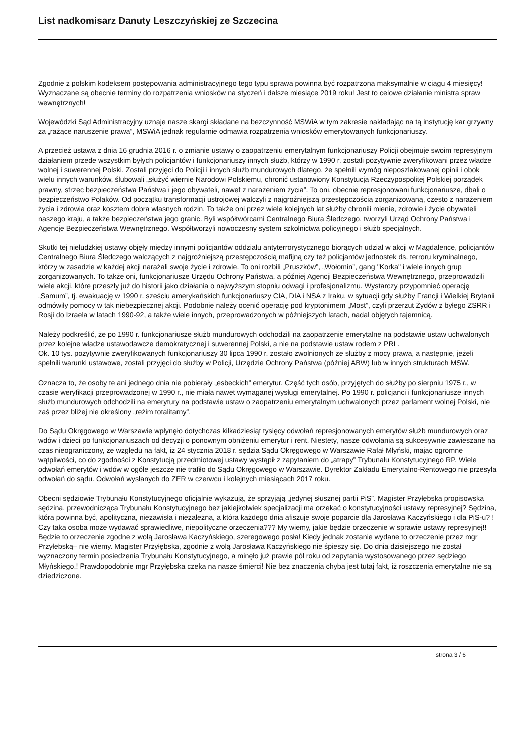List nadkomisarz Danuty Leszczyńskiej ze Szczecina
Zgodnie z polskim kodeksem postępowania administracyjnego tego typu sprawa powinna być rozpatrzona maksymalnie w ciągu 4 miesięcy! Wyznaczane są obecnie terminy do rozpatrzenia wniosków na styczeń i dalsze miesiące 2019 roku! Jest to celowe działanie ministra spraw wewnętrznych!
Wojewódzki Sąd Administracyjny uznaje nasze skargi składane na bezczynność MSWiA w tym zakresie nakładając na tą instytucję kar grzywny za „rażące naruszenie prawa”, MSWiA jednak regularnie odmawia rozpatrzenia wniosków emerytowanych funkcjonariuszy.
A przecież ustawa z dnia 16 grudnia 2016 r. o zmianie ustawy o zaopatrzeniu emerytalnym funkcjonariuszy Policji obejmuje swoim represyjnym działaniem przede wszystkim byłych policjantów i funkcjonariuszy innych służb, którzy w 1990 r. zostali pozytywnie zweryfikowani przez władze wolnej i suwerennej Polski. Zostali przyjęci do Policji i innych służb mundurowych dlatego, że spełnili wymóg nieposzlakowanej opinii i obok wielu innych warunków, ślubowali „służyć wiernie Narodowi Polskiemu, chronić ustanowiony Konstytucją Rzeczypospolitej Polskiej porządek prawny, strzec bezpieczeństwa Państwa i jego obywateli, nawet z narażeniem życia”. To oni, obecnie represjonowani funkcjonariusze, dbali o bezpieczeństwo Polaków. Od początku transformacji ustrojowej walczyli z najgroźniejszą przestępczością zorganizowaną, często z narażeniem życia i zdrowia oraz kosztem dobra własnych rodzin. To także oni przez wiele kolejnych lat służby chronili mienie, zdrowie i życie obywateli naszego kraju, a także bezpieczeństwa jego granic. Byli współtwórcami Centralnego Biura Śledczego, tworzyli Urząd Ochrony Państwa i Agencję Bezpieczeństwa Wewnętrznego. Współtworzyli nowoczesny system szkolnictwa policyjnego i służb specjalnych.
Skutki tej nieludzkiej ustawy objęły między innymi policjantów oddziału antyterrorystycznego biorących udział w akcji w Magdalence, policjantów Centralnego Biura Śledczego walczących z najgroźniejszą przestępczością mafijną czy też policjantów jednostek ds. terroru kryminalnego, którzy w zasadzie w każdej akcji narażali swoje życie i zdrowie. To oni rozbili „Pruszków”, „Wołomin”, gang "Korka" i wiele innych grup zorganizowanych. To także oni, funkcjonariusze Urzędu Ochrony Państwa, a później Agencji Bezpieczeństwa Wewnętrznego, przeprowadzili wiele akcji, które przeszły już do historii jako działania o najwyższym stopniu odwagi i profesjonalizmu. Wystarczy przypomnieć operację „Samum”, tj. ewakuację w 1990 r. sześciu amerykańskich funkcjonariuszy CIA, DIA i NSA z Iraku, w sytuacji gdy służby Francji i Wielkiej Brytanii odmówiły pomocy w tak niebezpiecznej akcji. Podobnie należy ocenić operację pod kryptonimem „Most”, czyli przerzut Żydów z byłego ZSRR i Rosji do Izraela w latach 1990-92, a także wiele innych, przeprowadzonych w późniejszych latach, nadal objętych tajemnicą.
Należy podkreślić, że po 1990 r. funkcjonariusze służb mundurowych odchodzili na zaopatrzenie emerytalne na podstawie ustaw uchwalonych przez kolejne władze ustawodawcze demokratycznej i suwerennej Polski, a nie na podstawie ustaw rodem z PRL.
Ok. 10 tys. pozytywnie zweryfikowanych funkcjonariuszy 30 lipca 1990 r. zostało zwolnionych ze służby z mocy prawa, a następnie, jeżeli spełnili warunki ustawowe, zostali przyjęci do służby w Policji, Urzędzie Ochrony Państwa (później ABW) lub w innych strukturach MSW.
Oznacza to, że osoby te ani jednego dnia nie pobierały „esbeckich” emerytur. Część tych osób, przyjętych do służby po sierpniu 1975 r., w czasie weryfikacji przeprowadzonej w 1990 r., nie miała nawet wymaganej wysługi emerytalnej. Po 1990 r. policjanci i funkcjonariusze innych służb mundurowych odchodzili na emerytury na podstawie ustaw o zaopatrzeniu emerytalnym uchwalonych przez parlament wolnej Polski, nie zaś przez bliżej nie określony „reżim totalitarny”.
Do Sądu Okręgowego w Warszawie wpłynęło dotychczas kilkadziesiąt tysięcy odwołań represjonowanych emerytów służb mundurowych oraz wdów i dzieci po funkcjonariuszach od decyzji o ponownym obniżeniu emerytur i rent. Niestety, nasze odwołania są sukcesywnie zawieszane na czas nieograniczony, ze względu na fakt, iż 24 stycznia 2018 r. sędzia Sądu Okręgowego w Warszawie Rafał Młyński, mając ogromne wątpliwości, co do zgodności z Konstytucją przedmiotowej ustawy wystąpił z zapytaniem do „atrapy” Trybunału Konstytucyjnego RP. Wiele odwołań emerytów i wdów w ogóle jeszcze nie trafiło do Sądu Okręgowego w Warszawie. Dyrektor Zakładu Emerytalno-Rentowego nie przesyła odwołań do sądu. Odwołań wysłanych do ZER w czerwcu i kolejnych miesiącach 2017 roku.
Obecni sędziowie Trybunału Konstytucyjnego oficjalnie wykazują, że sprzyjają „jedynej słusznej partii PiS”. Magister Przyłębska propisowska sędzina, przewodnicząca Trybunału Konstytucyjnego bez jakiejkolwiek specjalizacji ma orzekać o konstytucyjności ustawy represyjnej? Sędzina, która powinna być, apolityczna, niezawisła i niezależna, a która każdego dnia afiszuje swoje poparcie dla Jarosława Kaczyńskiego i dla PiS-u? ! Czy taka osoba może wydawać sprawiedliwe, niepolityczne orzeczenia??? My wiemy, jakie będzie orzeczenie w sprawie ustawy represyjnej!! Będzie to orzeczenie zgodne z wolą Jarosława Kaczyńskiego, szeregowego posła! Kiedy jednak zostanie wydane to orzeczenie przez mgr Przyłębską– nie wiemy. Magister Przyłębska, zgodnie z wolą Jarosława Kaczyńskiego nie śpieszy się. Do dnia dzisiejszego nie został wyznaczony termin posiedzenia Trybunału Konstytucyjnego, a minęło już prawie pół roku od zapytania wystosowanego przez sędziego Młyńskiego.! Prawdopodobnie mgr Przyłębska czeka na nasze śmierci! Nie bez znaczenia chyba jest tutaj fakt, iż roszczenia emerytalne nie są dziedziczone.
strona 3 / 6